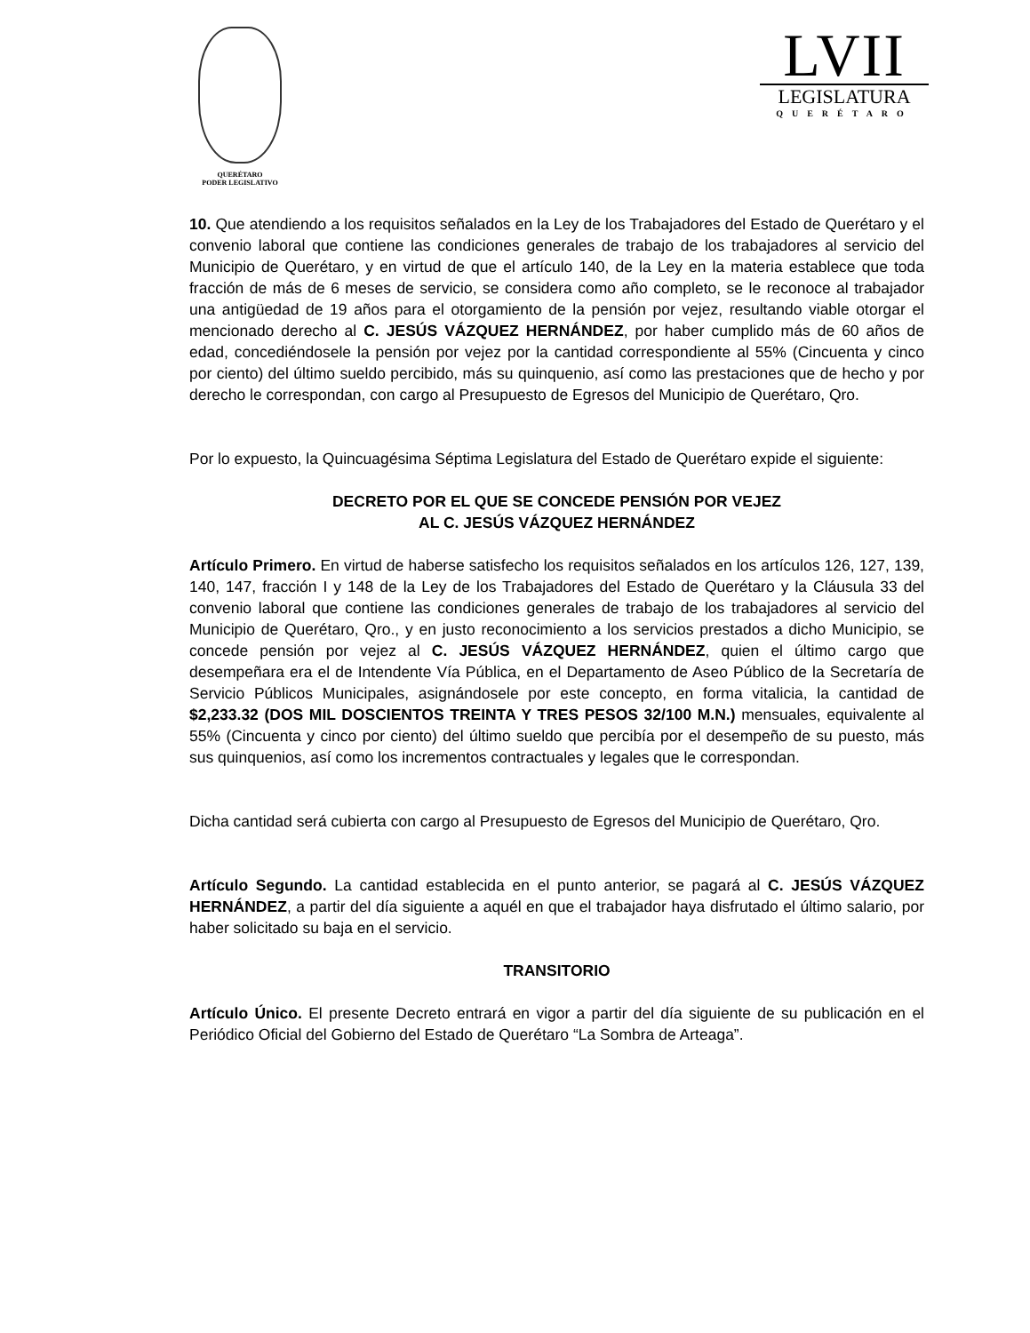QUERÉTARO
PODER LEGISLATIVO
LVII
LEGISLATURA
QUERÉTARO
10. Que atendiendo a los requisitos señalados en la Ley de los Trabajadores del Estado de Querétaro y el convenio laboral que contiene las condiciones generales de trabajo de los trabajadores al servicio del Municipio de Querétaro, y en virtud de que el artículo 140, de la Ley en la materia establece que toda fracción de más de 6 meses de servicio, se considera como año completo, se le reconoce al trabajador una antigüedad de 19 años para el otorgamiento de la pensión por vejez, resultando viable otorgar el mencionado derecho al C. JESÚS VÁZQUEZ HERNÁNDEZ, por haber cumplido más de 60 años de edad, concediéndosele la pensión por vejez por la cantidad correspondiente al 55% (Cincuenta y cinco por ciento) del último sueldo percibido, más su quinquenio, así como las prestaciones que de hecho y por derecho le correspondan, con cargo al Presupuesto de Egresos del Municipio de Querétaro, Qro.
Por lo expuesto, la Quincuagésima Séptima Legislatura del Estado de Querétaro expide el siguiente:
DECRETO POR EL QUE SE CONCEDE PENSIÓN POR VEJEZ
AL C. JESÚS VÁZQUEZ HERNÁNDEZ
Artículo Primero. En virtud de haberse satisfecho los requisitos señalados en los artículos 126, 127, 139, 140, 147, fracción I y 148 de la Ley de los Trabajadores del Estado de Querétaro y la Cláusula 33 del convenio laboral que contiene las condiciones generales de trabajo de los trabajadores al servicio del Municipio de Querétaro, Qro., y en justo reconocimiento a los servicios prestados a dicho Municipio, se concede pensión por vejez al C. JESÚS VÁZQUEZ HERNÁNDEZ, quien el último cargo que desempeñara era el de Intendente Vía Pública, en el Departamento de Aseo Público de la Secretaría de Servicio Públicos Municipales, asignándosele por este concepto, en forma vitalicia, la cantidad de $2,233.32 (DOS MIL DOSCIENTOS TREINTA Y TRES PESOS 32/100 M.N.) mensuales, equivalente al 55% (Cincuenta y cinco por ciento) del último sueldo que percibía por el desempeño de su puesto, más sus quinquenios, así como los incrementos contractuales y legales que le correspondan.
Dicha cantidad será cubierta con cargo al Presupuesto de Egresos del Municipio de Querétaro, Qro.
Artículo Segundo. La cantidad establecida en el punto anterior, se pagará al C. JESÚS VÁZQUEZ HERNÁNDEZ, a partir del día siguiente a aquél en que el trabajador haya disfrutado el último salario, por haber solicitado su baja en el servicio.
TRANSITORIO
Artículo Único. El presente Decreto entrará en vigor a partir del día siguiente de su publicación en el Periódico Oficial del Gobierno del Estado de Querétaro “La Sombra de Arteaga”.